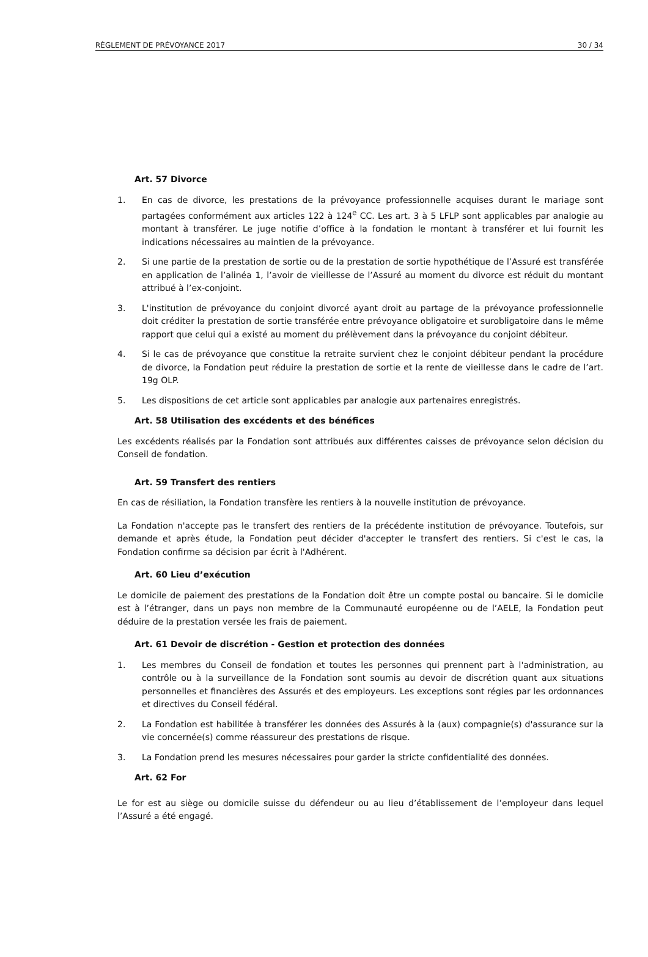RÈGLEMENT DE PRÉVOYANCE 2017 30 / 34
Art. 57 Divorce
1. En cas de divorce, les prestations de la prévoyance professionnelle acquises durant le mariage sont partagées conformément aux articles 122 à 124<sup>e</sup> CC. Les art. 3 à 5 LFLP sont applicables par analogie au montant à transférer. Le juge notifie d’office à la fondation le montant à transférer et lui fournit les indications nécessaires au maintien de la prévoyance.
2. Si une partie de la prestation de sortie ou de la prestation de sortie hypothétique de l’Assuré est transférée en application de l’alinéa 1, l’avoir de vieillesse de l’Assuré au moment du divorce est réduit du montant attribué à l’ex-conjoint.
3. L'institution de prévoyance du conjoint divorcé ayant droit au partage de la prévoyance professionnelle doit créditer la prestation de sortie transférée entre prévoyance obligatoire et surobligatoire dans le même rapport que celui qui a existé au moment du prélèvement dans la prévoyance du conjoint débiteur.
4. Si le cas de prévoyance que constitue la retraite survient chez le conjoint débiteur pendant la procédure de divorce, la Fondation peut réduire la prestation de sortie et la rente de vieillesse dans le cadre de l’art. 19g OLP.
5. Les dispositions de cet article sont applicables par analogie aux partenaires enregistrés.
Art. 58 Utilisation des excédents et des bénéfices
Les excédents réalisés par la Fondation sont attribués aux différentes caisses de prévoyance selon décision du Conseil de fondation.
Art. 59 Transfert des rentiers
En cas de résiliation, la Fondation transfère les rentiers à la nouvelle institution de prévoyance.
La Fondation n'accepte pas le transfert des rentiers de la précédente institution de prévoyance. Toutefois, sur demande et après étude, la Fondation peut décider d'accepter le transfert des rentiers. Si c'est le cas, la Fondation confirme sa décision par écrit à l'Adhérent.
Art. 60 Lieu d’exécution
Le domicile de paiement des prestations de la Fondation doit être un compte postal ou bancaire. Si le domicile est à l’étranger, dans un pays non membre de la Communauté européenne ou de l’AELE, la Fondation peut déduire de la prestation versée les frais de paiement.
Art. 61 Devoir de discrétion - Gestion et protection des données
1. Les membres du Conseil de fondation et toutes les personnes qui prennent part à l'administration, au contrôle ou à la surveillance de la Fondation sont soumis au devoir de discrétion quant aux situations personnelles et financières des Assurés et des employeurs. Les exceptions sont régies par les ordonnances et directives du Conseil fédéral.
2. La Fondation est habilitée à transférer les données des Assurés à la (aux) compagnie(s) d'assurance sur la vie concernée(s) comme réassureur des prestations de risque.
3. La Fondation prend les mesures nécessaires pour garder la stricte confidentialité des données.
Art. 62 For
Le for est au siège ou domicile suisse du défendeur ou au lieu d’établissement de l’employeur dans lequel l’Assuré a été engagé.